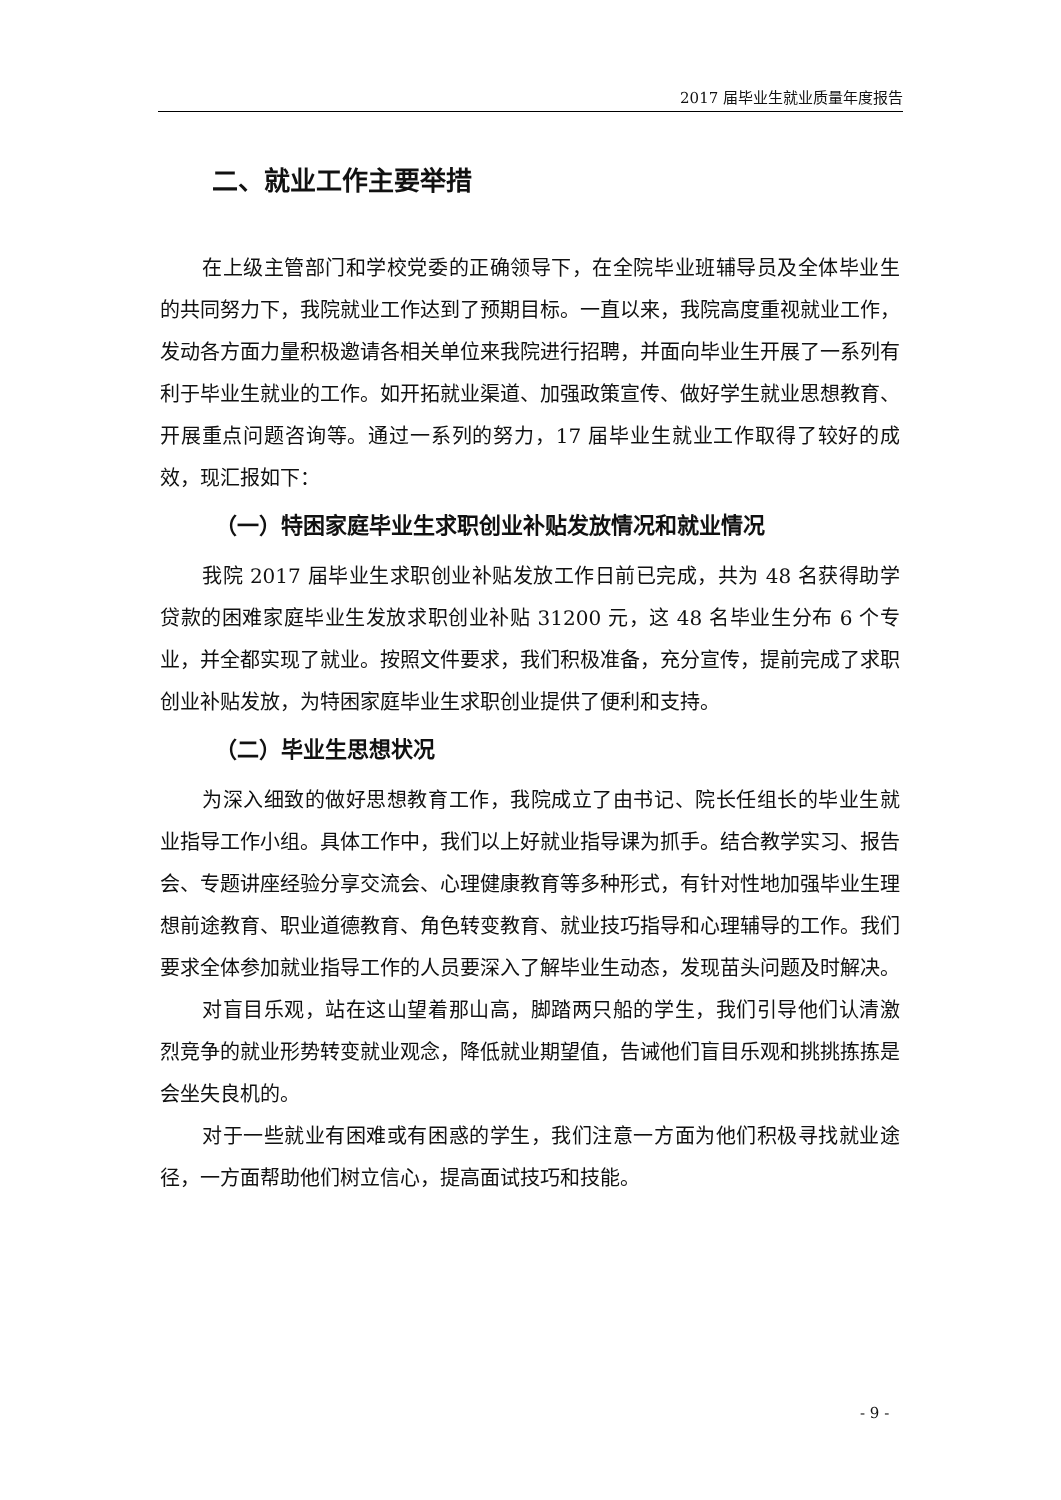2017 届毕业生就业质量年度报告
二、就业工作主要举措
在上级主管部门和学校党委的正确领导下，在全院毕业班辅导员及全体毕业生的共同努力下，我院就业工作达到了预期目标。一直以来，我院高度重视就业工作，发动各方面力量积极邀请各相关单位来我院进行招聘，并面向毕业生开展了一系列有利于毕业生就业的工作。如开拓就业渠道、加强政策宣传、做好学生就业思想教育、开展重点问题咨询等。通过一系列的努力，17 届毕业生就业工作取得了较好的成效，现汇报如下：
（一）特困家庭毕业生求职创业补贴发放情况和就业情况
我院 2017 届毕业生求职创业补贴发放工作日前已完成，共为 48 名获得助学贷款的困难家庭毕业生发放求职创业补贴 31200 元，这 48 名毕业生分布 6 个专业，并全都实现了就业。按照文件要求，我们积极准备，充分宣传，提前完成了求职创业补贴发放，为特困家庭毕业生求职创业提供了便利和支持。
（二）毕业生思想状况
为深入细致的做好思想教育工作，我院成立了由书记、院长任组长的毕业生就业指导工作小组。具体工作中，我们以上好就业指导课为抓手。结合教学实习、报告会、专题讲座经验分享交流会、心理健康教育等多种形式，有针对性地加强毕业生理想前途教育、职业道德教育、角色转变教育、就业技巧指导和心理辅导的工作。我们要求全体参加就业指导工作的人员要深入了解毕业生动态，发现苗头问题及时解决。
对盲目乐观，站在这山望着那山高，脚踏两只船的学生，我们引导他们认清激烈竞争的就业形势转变就业观念，降低就业期望值，告诫他们盲目乐观和挑挑拣拣是会坐失良机的。
对于一些就业有困难或有困惑的学生，我们注意一方面为他们积极寻找就业途径，一方面帮助他们树立信心，提高面试技巧和技能。
- 9 -